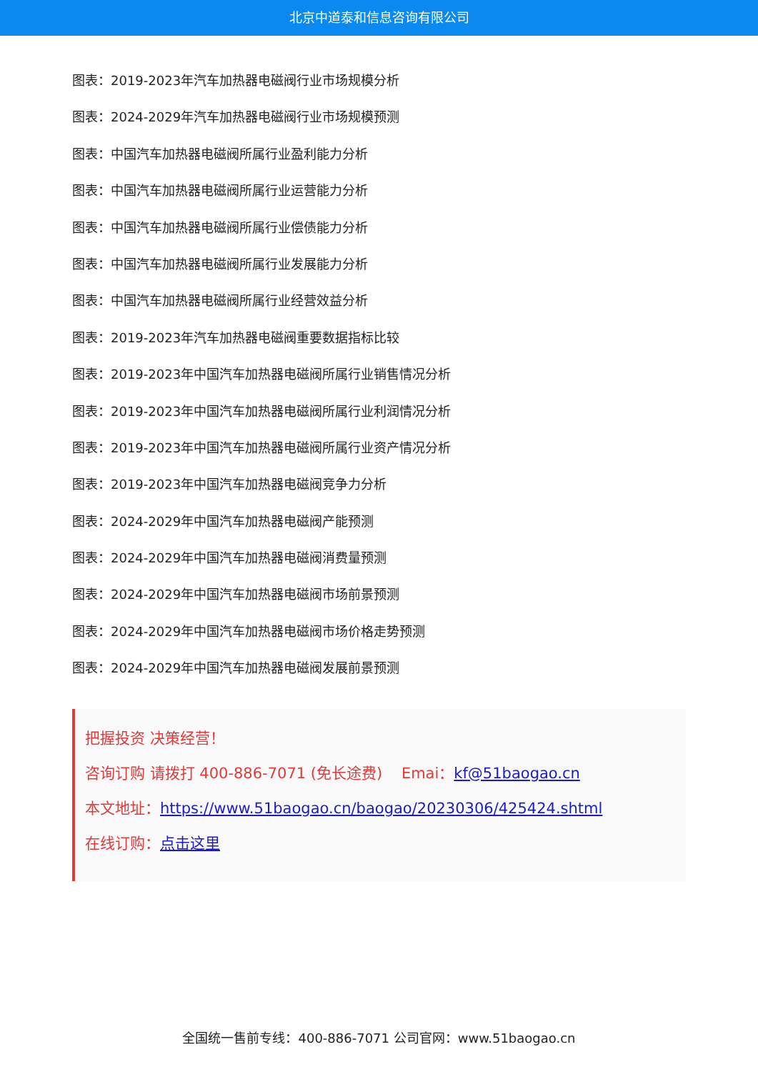北京中道泰和信息咨询有限公司
图表：2019-2023年汽车加热器电磁阀行业市场规模分析
图表：2024-2029年汽车加热器电磁阀行业市场规模预测
图表：中国汽车加热器电磁阀所属行业盈利能力分析
图表：中国汽车加热器电磁阀所属行业运营能力分析
图表：中国汽车加热器电磁阀所属行业偿债能力分析
图表：中国汽车加热器电磁阀所属行业发展能力分析
图表：中国汽车加热器电磁阀所属行业经营效益分析
图表：2019-2023年汽车加热器电磁阀重要数据指标比较
图表：2019-2023年中国汽车加热器电磁阀所属行业销售情况分析
图表：2019-2023年中国汽车加热器电磁阀所属行业利润情况分析
图表：2019-2023年中国汽车加热器电磁阀所属行业资产情况分析
图表：2019-2023年中国汽车加热器电磁阀竞争力分析
图表：2024-2029年中国汽车加热器电磁阀产能预测
图表：2024-2029年中国汽车加热器电磁阀消费量预测
图表：2024-2029年中国汽车加热器电磁阀市场前景预测
图表：2024-2029年中国汽车加热器电磁阀市场价格走势预测
图表：2024-2029年中国汽车加热器电磁阀发展前景预测
把握投资 决策经营！
咨询订购 请拨打 400-886-7071 (免长途费) Emai：kf@51baogao.cn
本文地址：https://www.51baogao.cn/baogao/20230306/425424.shtml
在线订购：点击这里
全国统一售前专线：400-886-7071 公司官网：www.51baogao.cn